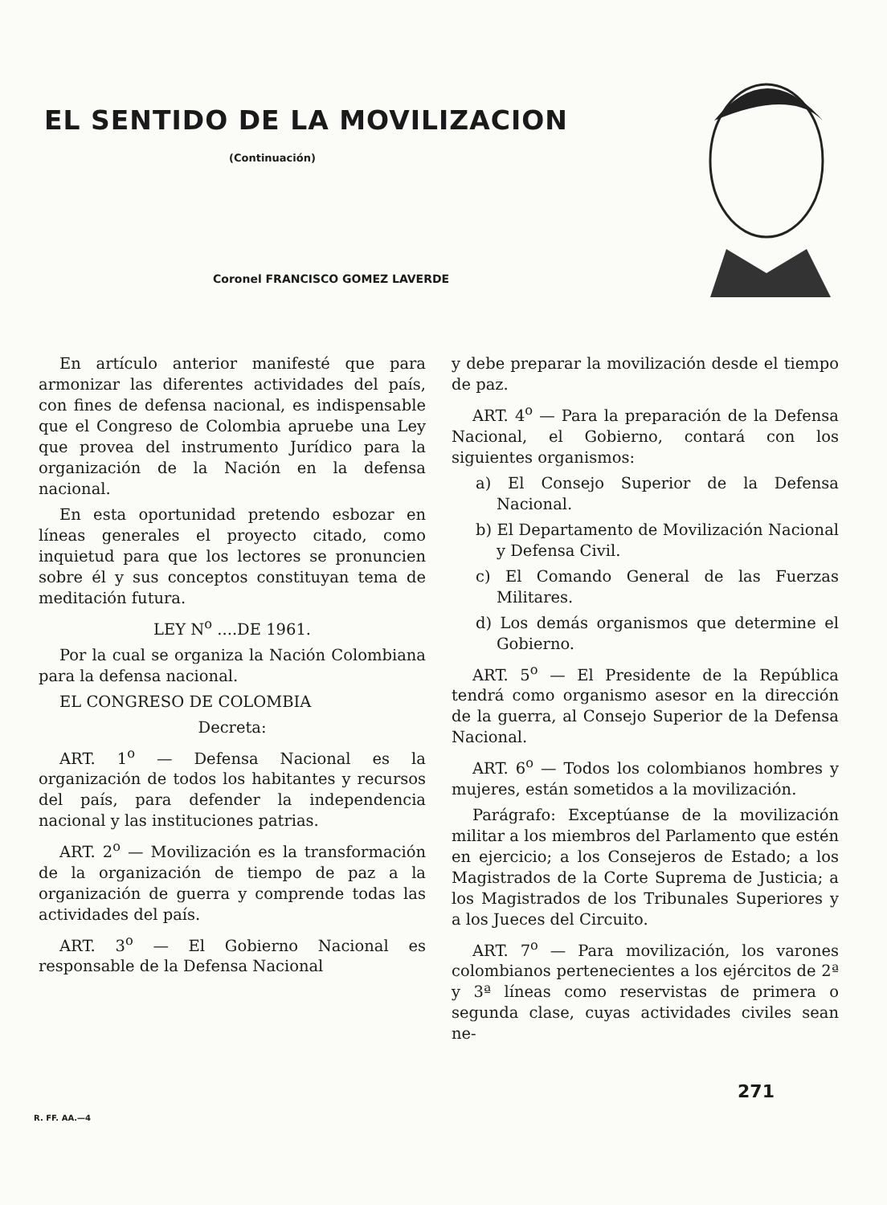EL SENTIDO DE LA MOVILIZACION
(Continuación)
Coronel FRANCISCO GOMEZ LAVERDE
En artículo anterior manifesté que para armonizar las diferentes actividades del país, con fines de defensa nacional, es indispensable que el Congreso de Colombia apruebe una Ley que provea del instrumento Jurídico para la organización de la Nación en la defensa nacional.
En esta oportunidad pretendo esbozar en líneas generales el proyecto citado, como inquietud para que los lectores se pronuncien sobre él y sus conceptos constituyan tema de meditación futura.
LEY N<sup>o</sup> ....DE 1961.
Por la cual se organiza la Nación Colombiana para la defensa nacional.
EL CONGRESO DE COLOMBIA
Decreta:
ART. 1<sup>o</sup> — Defensa Nacional es la organización de todos los habitantes y recursos del país, para defender la independencia nacional y las instituciones patrias.
ART. 2<sup>o</sup> — Movilización es la transformación de la organización de tiempo de paz a la organización de guerra y comprende todas las actividades del país.
ART. 3<sup>o</sup> — El Gobierno Nacional es responsable de la Defensa Nacional
y debe preparar la movilización desde el tiempo de paz.
ART. 4<sup>o</sup> — Para la preparación de la Defensa Nacional, el Gobierno, contará con los siguientes organismos:
a) El Consejo Superior de la Defensa Nacional.
b) El Departamento de Movilización Nacional y Defensa Civil.
c) El Comando General de las Fuerzas Militares.
d) Los demás organismos que determine el Gobierno.
ART. 5<sup>o</sup> — El Presidente de la República tendrá como organismo asesor en la dirección de la guerra, al Consejo Superior de la Defensa Nacional.
ART. 6<sup>o</sup> — Todos los colombianos hombres y mujeres, están sometidos a la movilización.
Parágrafo: Exceptúanse de la movilización militar a los miembros del Parlamento que estén en ejercicio; a los Consejeros de Estado; a los Magistrados de la Corte Suprema de Justicia; a los Magistrados de los Tribunales Superiores y a los Jueces del Circuito.
ART. 7<sup>o</sup> — Para movilización, los varones colombianos pertenecientes a los ejércitos de 2ª y 3ª líneas como reservistas de primera o segunda clase, cuyas actividades civiles sean ne-
R. FF. AA.—4 271